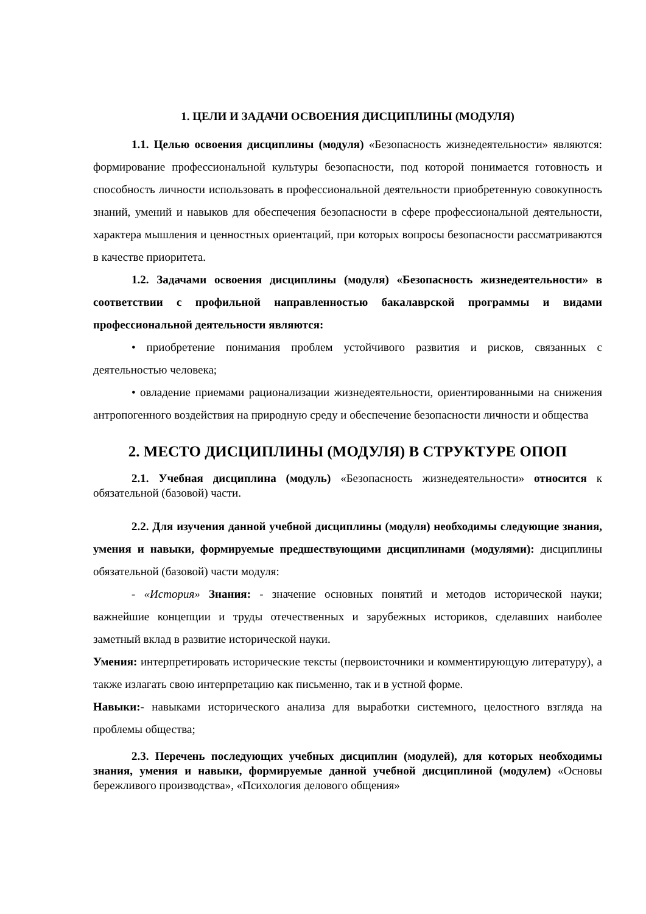1. ЦЕЛИ И ЗАДАЧИ ОСВОЕНИЯ ДИСЦИПЛИНЫ (МОДУЛЯ)
1.1. Целью освоения дисциплины (модуля) «Безопасность жизнедеятельности» являются: формирование профессиональной культуры безопасности, под которой понимается готовность и способность личности использовать в профессиональной деятельности приобретенную совокупность знаний, умений и навыков для обеспечения безопасности в сфере профессиональной деятельности, характера мышления и ценностных ориентаций, при которых вопросы безопасности рассматриваются в качестве приоритета.
1.2. Задачами освоения дисциплины (модуля) «Безопасность жизнедеятельности» в соответствии с профильной направленностью бакалаврской программы и видами профессиональной деятельности являются:
• приобретение понимания проблем устойчивого развития и рисков, связанных с деятельностью человека;
• овладение приемами рационализации жизнедеятельности, ориентированными на снижения антропогенного воздействия на природную среду и обеспечение безопасности личности и общества
2. МЕСТО ДИСЦИПЛИНЫ (МОДУЛЯ) В СТРУКТУРЕ ОПОП
2.1. Учебная дисциплина (модуль) «Безопасность жизнедеятельности» относится к обязательной (базовой) части.
2.2. Для изучения данной учебной дисциплины (модуля) необходимы следующие знания, умения и навыки, формируемые предшествующими дисциплинами (модулями): дисциплины обязательной (базовой) части модуля:
- «История» Знания: - значение основных понятий и методов исторической науки; важнейшие концепции и труды отечественных и зарубежных историков, сделавших наиболее заметный вклад в развитие исторической науки.
Умения: интерпретировать исторические тексты (первоисточники и комментирующую литературу), а также излагать свою интерпретацию как письменно, так и в устной форме.
Навыки:- навыками исторического анализа для выработки системного, целостного взгляда на проблемы общества;
2.3. Перечень последующих учебных дисциплин (модулей), для которых необходимы знания, умения и навыки, формируемые данной учебной дисциплиной (модулем) «Основы бережливого производства», «Психология делового общения»